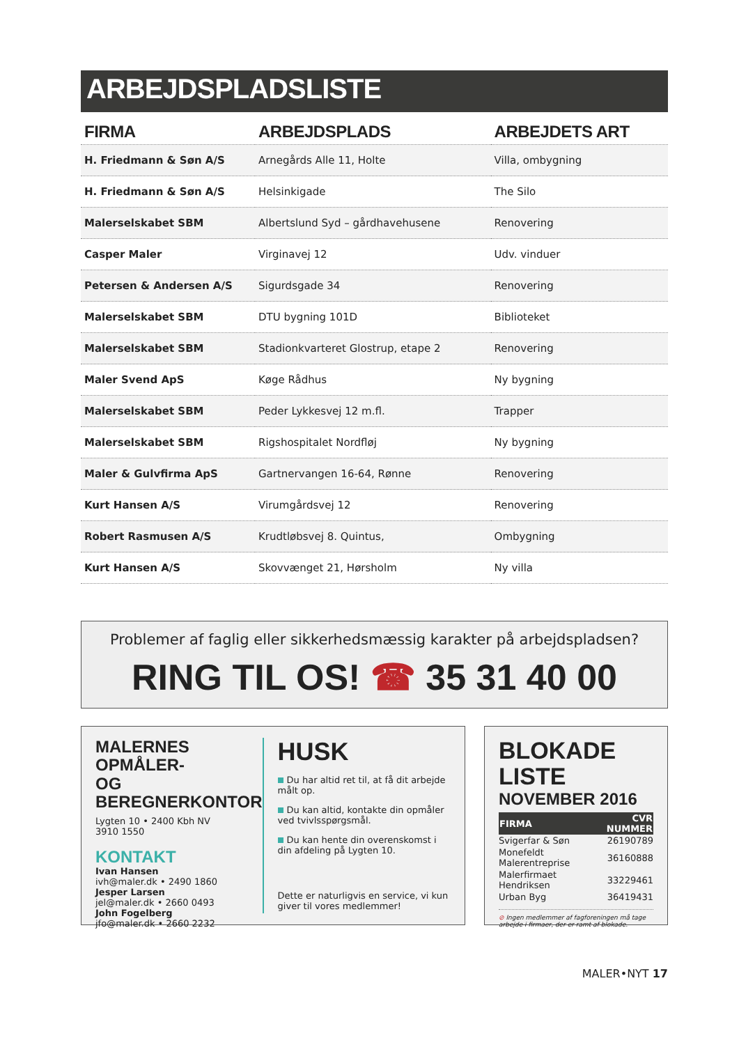ARBEJDSPLADSLISTE
| FIRMA | ARBEJDSPLADS | ARBEJDETS ART |
| --- | --- | --- |
| H. Friedmann & Søn A/S | Arnegårds Alle 11, Holte | Villa, ombygning |
| H. Friedmann & Søn A/S | Helsinkigade | The Silo |
| Malerselskabet SBM | Albertslund Syd – gårdhavehusene | Renovering |
| Casper Maler | Virginavej 12 | Udv. vinduer |
| Petersen & Andersen A/S | Sigurdsgade 34 | Renovering |
| Malerselskabet SBM | DTU bygning 101D | Biblioteket |
| Malerselskabet SBM | Stadionkvarteret Glostrup, etape 2 | Renovering |
| Maler Svend ApS | Køge Rådhus | Ny bygning |
| Malerselskabet SBM | Peder Lykkesvej 12 m.fl. | Trapper |
| Malerselskabet SBM | Rigshospitalet Nordfløj | Ny bygning |
| Maler & Gulvfirma ApS | Gartnervangen 16-64, Rønne | Renovering |
| Kurt Hansen A/S | Virumgårdsvej 12 | Renovering |
| Robert Rasmusen A/S | Krudtløbsvej 8. Quintus, | Ombygning |
| Kurt Hansen A/S | Skovvænget 21, Hørsholm | Ny villa |
Problemer af faglig eller sikkerhedsmæssig karakter på arbejdspladsen?
RING TIL OS! ☎ 35 31 40 00
MALERNES OPMÅLER-
OG BEREGNERKONTOR
Lygten 10 • 2400 Kbh NV
3910 1550
KONTAKT
Ivan Hansen
ivh@maler.dk • 2490 1860
Jesper Larsen
jel@maler.dk • 2660 0493
John Fogelberg
jfo@maler.dk • 2660 2232
HUSK
Du har altid ret til, at få dit arbejde målt op.
Du kan altid, kontakte din opmåler ved tvivlsspørgsmål.
Du kan hente din overenskomst i din afdeling på Lygten 10.
Dette er naturligvis en service, vi kun giver til vores medlemmer!
BLOKADE LISTE
NOVEMBER 2016
| FIRMA | CVR NUMMER |
| --- | --- |
| Svigerfar & Søn | 26190789 |
| Monefeldt Malerentreprise | 36160888 |
| Malerfirmaet Hendriksen | 33229461 |
| Urban Byg | 36419431 |
⊘ Ingen medlemmer af fagforeningen må tage arbejde i firmaer, der er ramt af blokade.
MALER•NYT 17